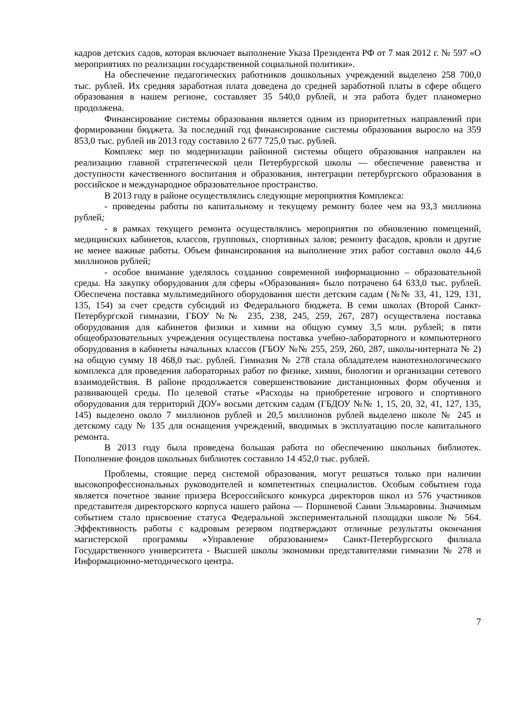кадров детских садов, которая включает выполнение Указа Президента РФ от 7 мая 2012 г. № 597 «О мероприятиях по реализации государственной социальной политики».
На обеспечение педагогических работников дошкольных учреждений выделено 258 700,0 тыс. рублей. Их средняя заработная плата доведена до средней заработной платы в сфере общего образования в нашем регионе, составляет 35 540,0 рублей, и эта работа будет планомерно продолжена.
Финансирование системы образования является одним из приоритетных направлений при формировании бюджета. За последний год финансирование системы образования выросло на 359 853,0 тыс. рублей ив 2013 году составило 2 677 725,0 тыс. рублей.
Комплекс мер по модернизации районной системы общего образования направлен на реализацию главной стратегической цели Петербургской школы — обеспечение равенства и доступности качественного воспитания и образования, интеграции петербургского образования в российское и международное образовательное пространство.
В 2013 году в районе осуществлялись следующие мероприятия Комплекса:
- проведены работы по капитальному и текущему ремонту более чем на 93,3 миллиона рублей;
- в рамках текущего ремонта осуществлялись мероприятия по обновлению помещений, медицинских кабинетов, классов, групповых, спортивных залов; ремонту фасадов, кровли и другие не менее важные работы. Объем финансирования на выполнение этих работ составил около 44,6 миллионов рублей;
- особое внимание уделялось созданию современной информационно – образовательной среды. На закупку оборудования для сферы «Образования» было потрачено 64 633,0 тыс. рублей. Обеспечена поставка мультимедийного оборудования шести детским садам (№№ 33, 41, 129, 131, 135, 154) за счет средств субсидий из Федерального бюджета. В семи школах (Второй Санкт-Петербургской гимназии, ГБОУ №№ 235, 238, 245, 259, 267, 287) осуществлена поставка оборудования для кабинетов физики и химии на общую сумму 3,5 млн. рублей; в пяти общеобразовательных учреждения осуществлена поставка учебно-лабораторного и компьютерного оборудования в кабинеты начальных классов (ГБОУ №№ 255, 259, 260, 287, школы-интерната № 2) на общую сумму 18 468,0 тыс. рублей. Гимназия № 278 стала обладателем нанотехнологического комплекса для проведения лабораторных работ по физике, химии, биологии и организации сетевого взаимодействия. В районе продолжается совершенствование дистанционных форм обучения и развивающей среды. По целевой статье «Расходы на приобретение игрового и спортивного оборудования для территорий ДОУ» восьми детским садам (ГБДОУ №№ 1, 15, 20, 32, 41, 127, 135, 145) выделено около 7 миллионов рублей и 20,5 миллионов рублей выделено школе № 245 и детскому саду № 135 для оснащения учреждений, вводимых в эксплуатацию после капитального ремонта.
В 2013 году была проведена большая работа по обеспечению школьных библиотек. Пополнение фондов школьных библиотек составило 14 452,0 тыс. рублей.
Проблемы, стоящие перед системой образования, могут решаться только при наличии высокопрофессиональных руководителей и компетентных специалистов. Особым событием года является почетное звание призера Всероссийского конкурса директоров школ из 576 участников представителя директорского корпуса нашего района — Поршневой Сании Эльмаровны. Значимым событием стало присвоение статуса Федеральной экспериментальной площадки школе № 564. Эффективность работы с кадровым резервом подтверждают отличные результаты окончания магистерской программы «Управление образованием» Санкт-Петербургского филиала Государственного университета - Высшей школы экономики представителями гимназии № 278 и Информационно-методического центра.
7